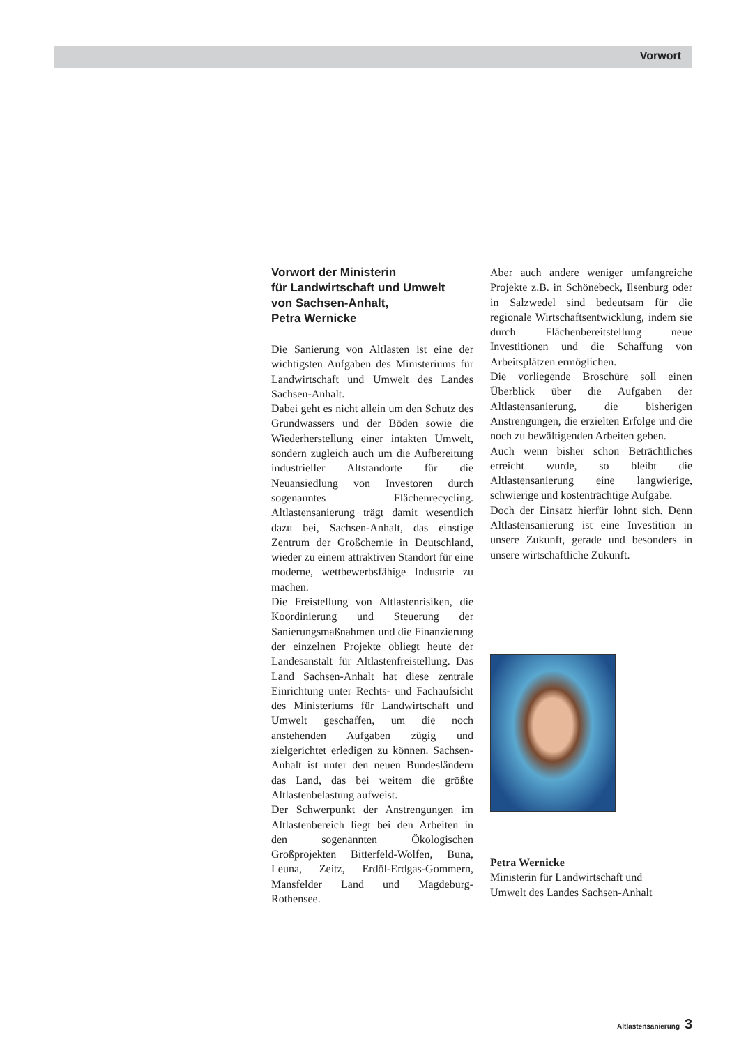Vorwort
Vorwort der Ministerin
für Landwirtschaft und Umwelt
von Sachsen-Anhalt,
Petra Wernicke
Die Sanierung von Altlasten ist eine der wichtigsten Aufgaben des Ministeriums für Landwirtschaft und Umwelt des Landes Sachsen-Anhalt.
Dabei geht es nicht allein um den Schutz des Grundwassers und der Böden sowie die Wiederherstellung einer intakten Umwelt, sondern zugleich auch um die Aufbereitung industrieller Altstandorte für die Neuansiedlung von Investoren durch sogenanntes Flächenrecycling. Altlastensanierung trägt damit wesentlich dazu bei, Sachsen-Anhalt, das einstige Zentrum der Großchemie in Deutschland, wieder zu einem attraktiven Standort für eine moderne, wettbewerbsfähige Industrie zu machen.
Die Freistellung von Altlastenrisiken, die Koordinierung und Steuerung der Sanierungsmaßnahmen und die Finanzierung der einzelnen Projekte obliegt heute der Landesanstalt für Altlastenfreistellung. Das Land Sachsen-Anhalt hat diese zentrale Einrichtung unter Rechts- und Fachaufsicht des Ministeriums für Landwirtschaft und Umwelt geschaffen, um die noch anstehenden Aufgaben zügig und zielgerichtet erledigen zu können. Sachsen-Anhalt ist unter den neuen Bundesländern das Land, das bei weitem die größte Altlastenbelastung aufweist.
Der Schwerpunkt der Anstrengungen im Altlastenbereich liegt bei den Arbeiten in den sogenannten Ökologischen Großprojekten Bitterfeld-Wolfen, Buna, Leuna, Zeitz, Erdöl-Erdgas-Gommern, Mansfelder Land und Magdeburg-Rothensee.
Aber auch andere weniger umfangreiche Projekte z.B. in Schönebeck, Ilsenburg oder in Salzwedel sind bedeutsam für die regionale Wirtschaftsentwicklung, indem sie durch Flächenbereitstellung neue Investitionen und die Schaffung von Arbeitsplätzen ermöglichen.
Die vorliegende Broschüre soll einen Überblick über die Aufgaben der Altlastensanierung, die bisherigen Anstrengungen, die erzielten Erfolge und die noch zu bewältigenden Arbeiten geben.
Auch wenn bisher schon Beträchtliches erreicht wurde, so bleibt die Altlastensanierung eine langwierige, schwierige und kostenträchtige Aufgabe.
Doch der Einsatz hierfür lohnt sich. Denn Altlastensanierung ist eine Investition in unsere Zukunft, gerade und besonders in unsere wirtschaftliche Zukunft.
Petra Wernicke
Ministerin für Landwirtschaft und
Umwelt des Landes Sachsen-Anhalt
Altlastensanierung 3